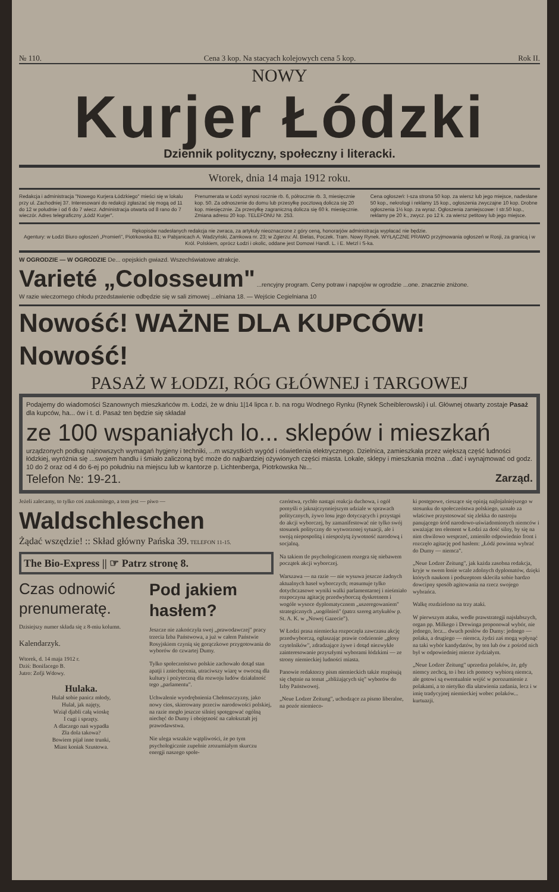№ 110. Cena 3 kop. Na stacyach kolejowych cena 5 kop. Rok II.
NOWY
Kurjer Łódzki
Dziennik polityczny, społeczny i literacki.
Wtorek, dnia 14 maja 1912 roku.
Redakcja i administracja "Nowego Kurjera Łódzkiego" mieści się w lokalu przy ul. Zachodniej 37. Interesowani do redakcji zgłaszać się mogą od 11 do 12 w południe i od 6 do 7 wiecz. Administracja otwarta od 8 rano do 7 wieczór. Adres telegraficzny „Łódź Kurjer".
Prenumerata w Łodzi wynosi rocznie rb. 6, półrocznie rb. 3, miesięcznie kop. 50. Za odnoszenie do domu lub przesyłkę pocztową dolicza się 20 kop. miesięcznie. Za przesyłkę zagraniczną dolicza się 60 k. miesięcznie. Zmiana adresu 20 kop. TELEFONU Nr. 253.
Cena ogłoszeń: I-sza strona 50 kop. za wiersz lub jego miejsce, nadesłane 50 kop., nekrologi i reklamy 15 kop., ogłoszenia zwyczajne 10 kop. Drobne ogłoszenia 1½ kop. za wyraz. Ogłoszenia zamiejscowe: I str.50 kop., reklamy pe 20 k., zwycz. po 12 k. za wiersz petitowy lub jego miejsce.
Rękopisów nadesłanych redakcja nie zwraca, za artykuły nieoznaczone z góry ceną, honorarjów administracja wypłacać nie będzie.
Agentury: w Łodzi Biuro ogłoszeń „Promień", Piotrkowska 81; w Pabjanicach A. Wadzyński, Zamkowa nr. 23; w Zgierzu: Al. Bielas, Poczek. Tram. Nowy Rynek. WYŁĄCZNE PRAWO przyjmowania ogłoszeń w Rosji, za granicą i w Król. Polskiem, oprócz Łodzi i okolic, oddane jest Domowi Handl. L. i E. Metzl i S-ka.
W OGRODZIE — W OGRODZIE De... opejskich gwiazd. Wszechświatowe atrakcje.
Varieté „Colosseum" ...rencyjny program. Ceny potraw i napojów w ogrodzie ...one. znacznie zniżone.
W razie wieczornego chłodu przedstawienie odbędzie się w sali zimowej ...elniana 18. — Wejście Cegielniana 10
Nowość! WAŻNE DLA KUPCÓW! Nowość!
PASAŻ W ŁODZI, RÓG GŁÓWNEJ i TARGOWEJ
Podajemy do wiadomości Szanownych mieszkańców m. Łodzi, że w dniu 1|14 lipca r. b. na rogu Wodnego Rynku (Rynek Scheiblerowski) i ul. Głównej otwarty zostaje Pasaż dla kupców, ha... ów i t. d. Pasaż ten będzie się składał
ze 100 wspaniałych lo... sklepów i mieszkań
urządzonych podług najnowszych wymagań hygjeny i techniki, ...m wszystkich wygód i oświetlenia elektrycznego. Dzielnica, zamieszkała przez większą część ludności łódzkiej, wyróżnia się ...swojem handlu i śmiało zaliczoną być może do najbardziej ożywionych części miasta. Lokale, sklepy i mieszkania można ...dać i wynajmować od godz. 10 do 2 oraz od 4 do 6-ej po południu na miejscu lub w kantorze p. Lichtenberga, Piotrkowska №...
Telefon №: 19-21. Zarząd.
Jeżeli zalecamy, to tylko coś znakomitego, a tem jest — piwo — Waldschleschen
Żądać wszędzie! :: Skład główny Pańska 39. TELEFON 11-15.
The Bio-Express || ☞ Patrz stronę 8.
Czas odnowić prenumeratę.
Dzisiejszy numer składa się z 8-miu kolumn.
Kalendarzyk.
Wtorek, d. 14 maja 1912 r.
Dziś: Bonifacego B.
Jutro: Zofji Wdowy.
Hulaka.
Hulał sobie panicz młody,
Hulał, jak najęty,
Wziął djabli całą wioskę
I cugi i sprzęty.
A dlaczego nań wypadła
Zła dola takowa?
Bowiem pijał inne trunki,
Miast koniak Szustowa.
Pod jakiem hasłem?
Jeszcze nie zakończyła swej „prawodawczej" pracy trzecia Izba Państwowa, a już w całem Państwie Rosyjskiem czynią się gorączkowe przygotowania do wyborów do czwartej Dumy.
Tylko społeczeństwo polskie zachowało dotąd stan apatji i zniechęcenia, utraciwszy wiarę w owocną dla kultury i pożyteczną dla rozwoju ludów działalność tego „parlamentu".
Uchwalenie wyodrębnienia Chełmszczyzny, jako nowy cios, skierowany przeciw narodowości polskiej, na razie mogło jeszcze silniej spotęgować ogólną niechęć do Dumy i obojętność na całokształt jej prawodawstwa.
Nie ulega wszakże wątpliwości, że po tym psychologicznie zupełnie zrozumiałym skurczu energji naszego społe-
czeństwa, rychło nastąpi reakcja duchowa, i ogół pomyśli o jaknajczynniejszym udziale w sprawach politycznych, żywo losu jego dotyczących i przystąpi do akcji wyborczej, by zamanifestować nie tylko swój stosunek polityczny do wytworzonej sytuacji, ale i swoją niepospolitą i niespożytą żywotność narodową i socjalną.
Na takiem tle psychologicznem rozegra się niebawem początek akcji wyborczej.
Warszawa — na razie — nie wysuwa jeszcze żadnych aktualnych haseł wyborczych; reasumuje tylko dotychczasowe wyniki walki parlamentarnej i nieśmiało rozpoczyna agitację przedwyborczą dyskretnem i wogóle wysoce dyplomatycznem „uszeregowaniem" strategicznych „uogólnień" (patrz szereg artykułów p. St. A. K. w „Nowej Gazecie").
W Łodzi prasa niemiecka rozpoczęła zawczasu akcję przedwyborczą, ogłaszając prawie codziennie „głosy czytelników", zdradzające żywe i dotąd niezwykłe zainteresowanie przyszłymi wyborami łódzkimi — ze strony niemieckiej ludności miasta.
Panowie redaktorzy pism niemieckich także rozpisują się chętnie na temat „zbliżających się" wyborów do Izby Państwowej.
„Neue Lodzer Zeitung", uchodzące za pismo liberalne, na pozór niemieco-
ki postępowe, cieszące się opinją najlojalniejszego w stosunku do społeczeństwa polskiego, uznało za właściwe przystosować się zlekka do nastroju panującego śród narodowo-uświadomionych niemców i uważając ten element w Łodzi za dość silny, by się na nim chwilowo wesprzeć, zmieniło odpowiednio front i rozczęło agitację pod hasłem: „Łódź powinna wybrać do Dumy — niemca".
„Neue Lodzer Zeitung", jak każda zasobna redakcja, kryje w swem łonie wcale zdolnych dyplomatów, dzięki których naukom i podszeptom skleciła sobie bardzo dowcipny sposób agitowania na rzecz swojego wybrańca.
Walkę rozdzielono na trzy ataki.
W pierwszym ataku, wedle prawstrategji najsłabszych, organ pp. Milkego i Drewinga proponował wybór, nie jednego, lecz... dwuch posłów do Dumy: jednego — polaka, a drugiego — niemca, żydzi zaś mogą wpłynąć na taki wybór kandydatów, by ten lub ów z pośród nich był w odpowiedniej mierze żydziałym.
„Neue Lodzer Zeitung" uprzedza polaków, że, gdy niemcy zechcą, to i bez ich pomocy wybiorą niemca, ale gotowi są ewentualnie wejść w porozumienie z polakami, a to nietylko dla ułatwienia zadania, lecz i w imię tradycyjnej niemieckiej wobec polaków... kurtuazji.